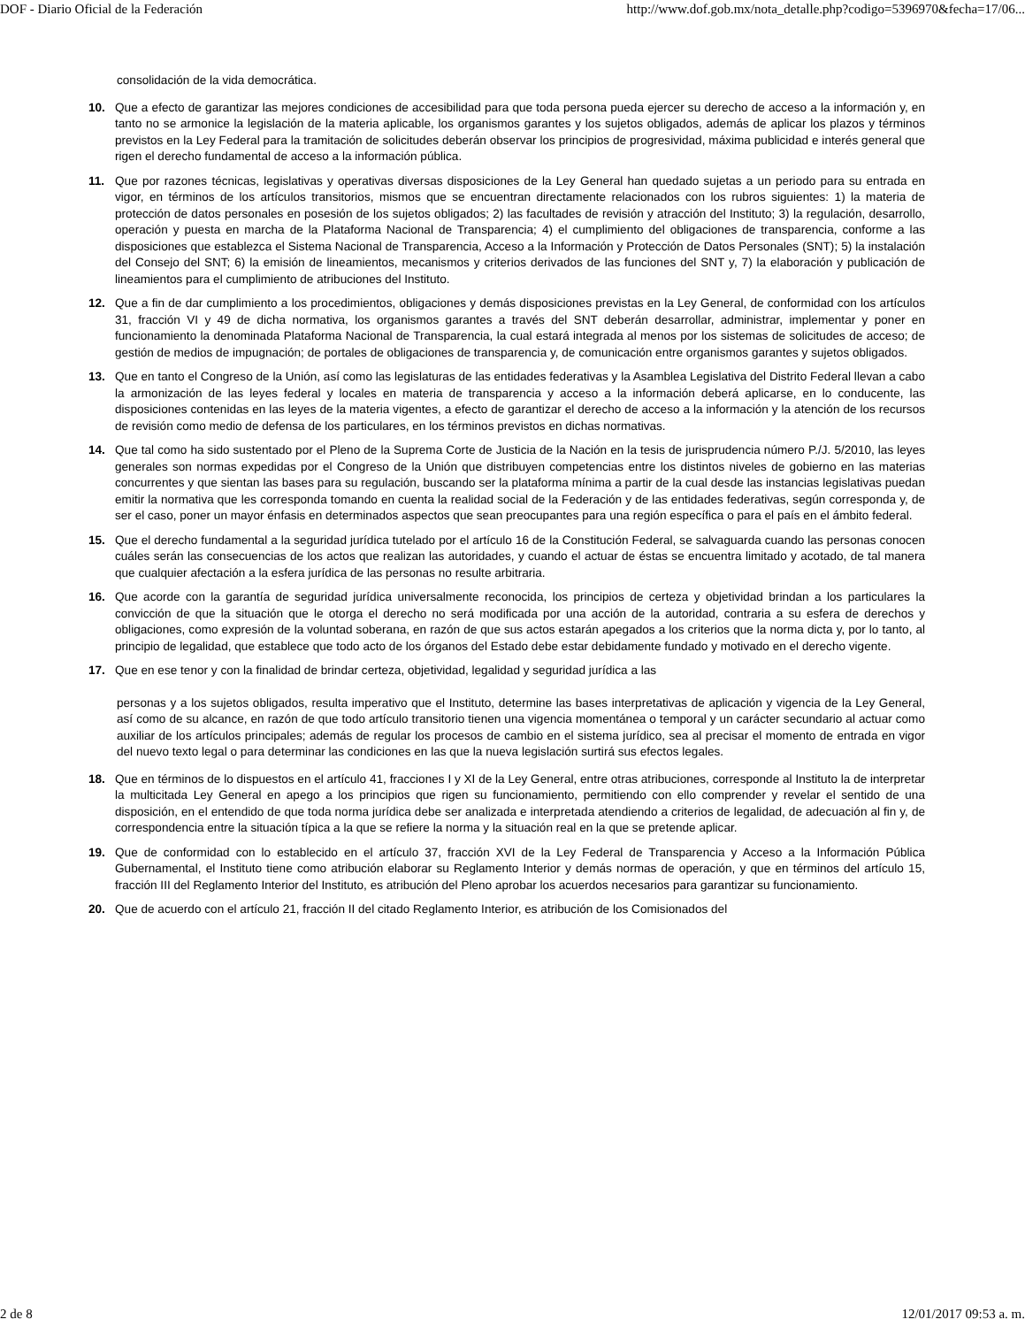DOF - Diario Oficial de la Federación http://www.dof.gob.mx/nota_detalle.php?codigo=5396970&fecha=17/06...
consolidación de la vida democrática.
10. Que a efecto de garantizar las mejores condiciones de accesibilidad para que toda persona pueda ejercer su derecho de acceso a la información y, en tanto no se armonice la legislación de la materia aplicable, los organismos garantes y los sujetos obligados, además de aplicar los plazos y términos previstos en la Ley Federal para la tramitación de solicitudes deberán observar los principios de progresividad, máxima publicidad e interés general que rigen el derecho fundamental de acceso a la información pública.
11. Que por razones técnicas, legislativas y operativas diversas disposiciones de la Ley General han quedado sujetas a un periodo para su entrada en vigor, en términos de los artículos transitorios, mismos que se encuentran directamente relacionados con los rubros siguientes: 1) la materia de protección de datos personales en posesión de los sujetos obligados; 2) las facultades de revisión y atracción del Instituto; 3) la regulación, desarrollo, operación y puesta en marcha de la Plataforma Nacional de Transparencia; 4) el cumplimiento del obligaciones de transparencia, conforme a las disposiciones que establezca el Sistema Nacional de Transparencia, Acceso a la Información y Protección de Datos Personales (SNT); 5) la instalación del Consejo del SNT; 6) la emisión de lineamientos, mecanismos y criterios derivados de las funciones del SNT y, 7) la elaboración y publicación de lineamientos para el cumplimiento de atribuciones del Instituto.
12. Que a fin de dar cumplimiento a los procedimientos, obligaciones y demás disposiciones previstas en la Ley General, de conformidad con los artículos 31, fracción VI y 49 de dicha normativa, los organismos garantes a través del SNT deberán desarrollar, administrar, implementar y poner en funcionamiento la denominada Plataforma Nacional de Transparencia, la cual estará integrada al menos por los sistemas de solicitudes de acceso; de gestión de medios de impugnación; de portales de obligaciones de transparencia y, de comunicación entre organismos garantes y sujetos obligados.
13. Que en tanto el Congreso de la Unión, así como las legislaturas de las entidades federativas y la Asamblea Legislativa del Distrito Federal llevan a cabo la armonización de las leyes federal y locales en materia de transparencia y acceso a la información deberá aplicarse, en lo conducente, las disposiciones contenidas en las leyes de la materia vigentes, a efecto de garantizar el derecho de acceso a la información y la atención de los recursos de revisión como medio de defensa de los particulares, en los términos previstos en dichas normativas.
14. Que tal como ha sido sustentado por el Pleno de la Suprema Corte de Justicia de la Nación en la tesis de jurisprudencia número P./J. 5/2010, las leyes generales son normas expedidas por el Congreso de la Unión que distribuyen competencias entre los distintos niveles de gobierno en las materias concurrentes y que sientan las bases para su regulación, buscando ser la plataforma mínima a partir de la cual desde las instancias legislativas puedan emitir la normativa que les corresponda tomando en cuenta la realidad social de la Federación y de las entidades federativas, según corresponda y, de ser el caso, poner un mayor énfasis en determinados aspectos que sean preocupantes para una región específica o para el país en el ámbito federal.
15. Que el derecho fundamental a la seguridad jurídica tutelado por el artículo 16 de la Constitución Federal, se salvaguarda cuando las personas conocen cuáles serán las consecuencias de los actos que realizan las autoridades, y cuando el actuar de éstas se encuentra limitado y acotado, de tal manera que cualquier afectación a la esfera jurídica de las personas no resulte arbitraria.
16. Que acorde con la garantía de seguridad jurídica universalmente reconocida, los principios de certeza y objetividad brindan a los particulares la convicción de que la situación que le otorga el derecho no será modificada por una acción de la autoridad, contraria a su esfera de derechos y obligaciones, como expresión de la voluntad soberana, en razón de que sus actos estarán apegados a los criterios que la norma dicta y, por lo tanto, al principio de legalidad, que establece que todo acto de los órganos del Estado debe estar debidamente fundado y motivado en el derecho vigente.
17. Que en ese tenor y con la finalidad de brindar certeza, objetividad, legalidad y seguridad jurídica a las
personas y a los sujetos obligados, resulta imperativo que el Instituto, determine las bases interpretativas de aplicación y vigencia de la Ley General, así como de su alcance, en razón de que todo artículo transitorio tienen una vigencia momentánea o temporal y un carácter secundario al actuar como auxiliar de los artículos principales; además de regular los procesos de cambio en el sistema jurídico, sea al precisar el momento de entrada en vigor del nuevo texto legal o para determinar las condiciones en las que la nueva legislación surtirá sus efectos legales.
18. Que en términos de lo dispuestos en el artículo 41, fracciones I y XI de la Ley General, entre otras atribuciones, corresponde al Instituto la de interpretar la multicitada Ley General en apego a los principios que rigen su funcionamiento, permitiendo con ello comprender y revelar el sentido de una disposición, en el entendido de que toda norma jurídica debe ser analizada e interpretada atendiendo a criterios de legalidad, de adecuación al fin y, de correspondencia entre la situación típica a la que se refiere la norma y la situación real en la que se pretende aplicar.
19. Que de conformidad con lo establecido en el artículo 37, fracción XVI de la Ley Federal de Transparencia y Acceso a la Información Pública Gubernamental, el Instituto tiene como atribución elaborar su Reglamento Interior y demás normas de operación, y que en términos del artículo 15, fracción III del Reglamento Interior del Instituto, es atribución del Pleno aprobar los acuerdos necesarios para garantizar su funcionamiento.
20. Que de acuerdo con el artículo 21, fracción II del citado Reglamento Interior, es atribución de los Comisionados del
2 de 8 12/01/2017 09:53 a. m.